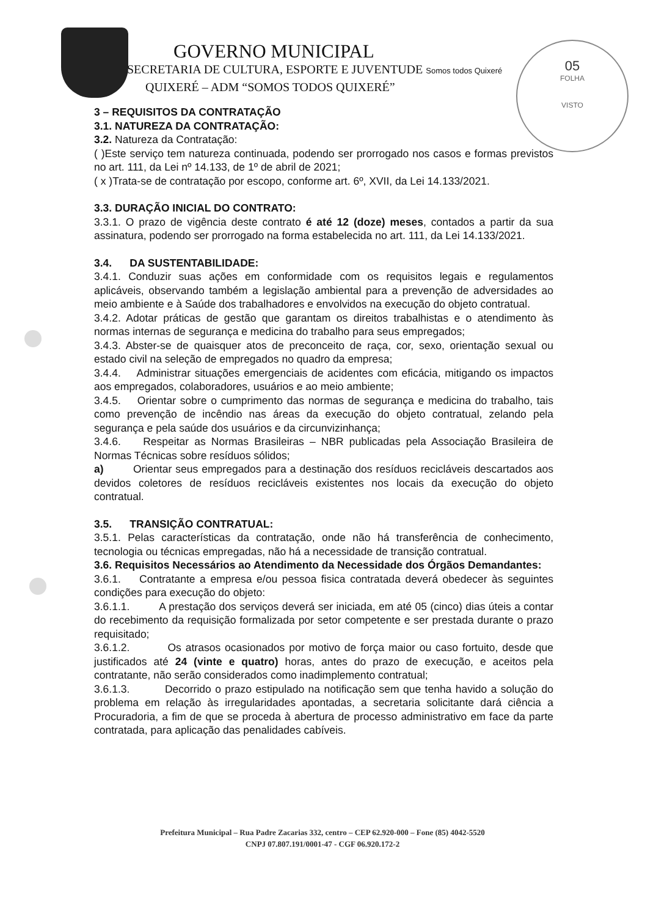05
FOLHA
VISTO
GOVERNO MUNICIPAL
SECRETARIA DE CULTURA, ESPORTE E JUVENTUDE Somos todos Quixeré
QUIXERÉ – ADM “SOMOS TODOS QUIXERÉ”
3 – REQUISITOS DA CONTRATAÇÃO
3.1. NATUREZA DA CONTRATAÇÃO:
3.2. Natureza da Contratação:
( )Este serviço tem natureza continuada, podendo ser prorrogado nos casos e formas previstos no art. 111, da Lei nº 14.133, de 1º de abril de 2021;
( x )Trata-se de contratação por escopo, conforme art. 6º, XVII, da Lei 14.133/2021.
3.3. DURAÇÃO INICIAL DO CONTRATO:
3.3.1. O prazo de vigência deste contrato é até 12 (doze) meses, contados a partir da sua assinatura, podendo ser prorrogado na forma estabelecida no art. 111, da Lei 14.133/2021.
3.4. DA SUSTENTABILIDADE:
3.4.1. Conduzir suas ações em conformidade com os requisitos legais e regulamentos aplicáveis, observando também a legislação ambiental para a prevenção de adversidades ao meio ambiente e à Saúde dos trabalhadores e envolvidos na execução do objeto contratual.
3.4.2. Adotar práticas de gestão que garantam os direitos trabalhistas e o atendimento às normas internas de segurança e medicina do trabalho para seus empregados;
3.4.3. Abster-se de quaisquer atos de preconceito de raça, cor, sexo, orientação sexual ou estado civil na seleção de empregados no quadro da empresa;
3.4.4. Administrar situações emergenciais de acidentes com eficácia, mitigando os impactos aos empregados, colaboradores, usuários e ao meio ambiente;
3.4.5. Orientar sobre o cumprimento das normas de segurança e medicina do trabalho, tais como prevenção de incêndio nas áreas da execução do objeto contratual, zelando pela segurança e pela saúde dos usuários e da circunvizinhança;
3.4.6. Respeitar as Normas Brasileiras – NBR publicadas pela Associação Brasileira de Normas Técnicas sobre resíduos sólidos;
a) Orientar seus empregados para a destinação dos resíduos recicláveis descartados aos devidos coletores de resíduos recicláveis existentes nos locais da execução do objeto contratual.
3.5. TRANSIÇÃO CONTRATUAL:
3.5.1. Pelas características da contratação, onde não há transferência de conhecimento, tecnologia ou técnicas empregadas, não há a necessidade de transição contratual.
3.6. Requisitos Necessários ao Atendimento da Necessidade dos Órgãos Demandantes:
3.6.1. Contratante a empresa e/ou pessoa fisica contratada deverá obedecer às seguintes condições para execução do objeto:
3.6.1.1. A prestação dos serviços deverá ser iniciada, em até 05 (cinco) dias úteis a contar do recebimento da requisição formalizada por setor competente e ser prestada durante o prazo requisitado;
3.6.1.2. Os atrasos ocasionados por motivo de força maior ou caso fortuito, desde que justificados até 24 (vinte e quatro) horas, antes do prazo de execução, e aceitos pela contratante, não serão considerados como inadimplemento contratual;
3.6.1.3. Decorrido o prazo estipulado na notificação sem que tenha havido a solução do problema em relação às irregularidades apontadas, a secretaria solicitante dará ciência a Procuradoria, a fim de que se proceda à abertura de processo administrativo em face da parte contratada, para aplicação das penalidades cabíveis.
Prefeitura Municipal – Rua Padre Zacarias 332, centro – CEP 62.920-000 – Fone (85) 4042-5520
CNPJ 07.807.191/0001-47 - CGF 06.920.172-2